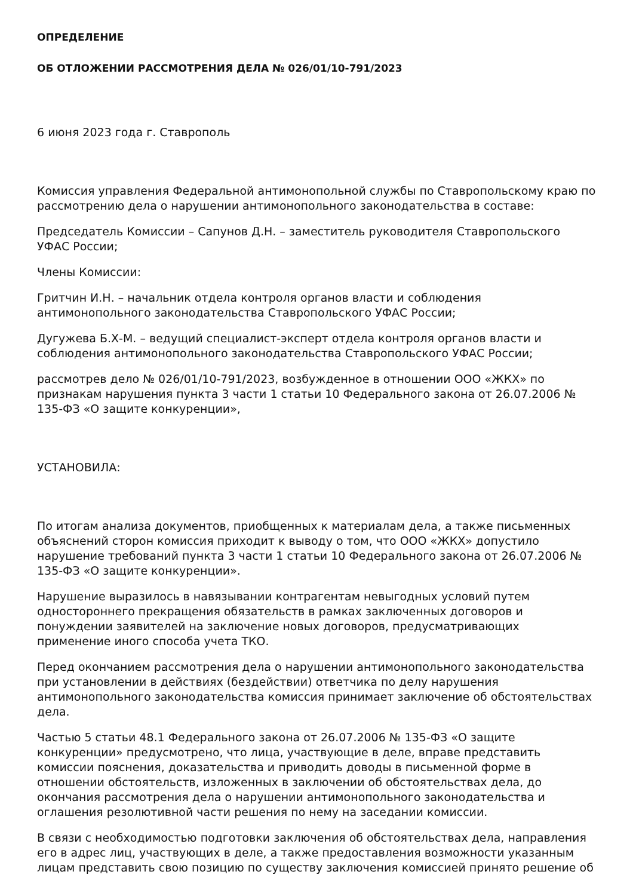ОПРЕДЕЛЕНИЕ
ОБ ОТЛОЖЕНИИ РАССМОТРЕНИЯ ДЕЛА № 026/01/10-791/2023
6 июня 2023 года г. Ставрополь
Комиссия управления Федеральной антимонопольной службы по Ставропольскому краю по рассмотрению дела о нарушении антимонопольного законодательства в составе:
Председатель Комиссии – Сапунов Д.Н. – заместитель руководителя Ставропольского УФАС России;
Члены Комиссии:
Гритчин И.Н. – начальник отдела контроля органов власти и соблюдения антимонопольного законодательства Ставропольского УФАС России;
Дугужева Б.Х-М. – ведущий специалист-эксперт отдела контроля органов власти и соблюдения антимонопольного законодательства Ставропольского УФАС России;
рассмотрев дело № 026/01/10-791/2023, возбужденное в отношении ООО «ЖКХ» по признакам нарушения пункта 3 части 1 статьи 10 Федерального закона от 26.07.2006 № 135-ФЗ «О защите конкуренции»,
УСТАНОВИЛА:
По итогам анализа документов, приобщенных к материалам дела, а также письменных объяснений сторон комиссия приходит к выводу о том, что ООО «ЖКХ» допустило нарушение требований пункта 3 части 1 статьи 10 Федерального закона от 26.07.2006 № 135-ФЗ «О защите конкуренции».
Нарушение выразилось в навязывании контрагентам невыгодных условий путем одностороннего прекращения обязательств в рамках заключенных договоров и понуждении заявителей на заключение новых договоров, предусматривающих применение иного способа учета ТКО.
Перед окончанием рассмотрения дела о нарушении антимонопольного законодательства при установлении в действиях (бездействии) ответчика по делу нарушения антимонопольного законодательства комиссия принимает заключение об обстоятельствах дела.
Частью 5 статьи 48.1 Федерального закона от 26.07.2006 № 135-ФЗ «О защите конкуренции» предусмотрено, что лица, участвующие в деле, вправе представить комиссии пояснения, доказательства и приводить доводы в письменной форме в отношении обстоятельств, изложенных в заключении об обстоятельствах дела, до окончания рассмотрения дела о нарушении антимонопольного законодательства и оглашения резолютивной части решения по нему на заседании комиссии.
В связи с необходимостью подготовки заключения об обстоятельствах дела, направления его в адрес лиц, участвующих в деле, а также предоставления возможности указанным лицам представить свою позицию по существу заключения комиссией принято решение об